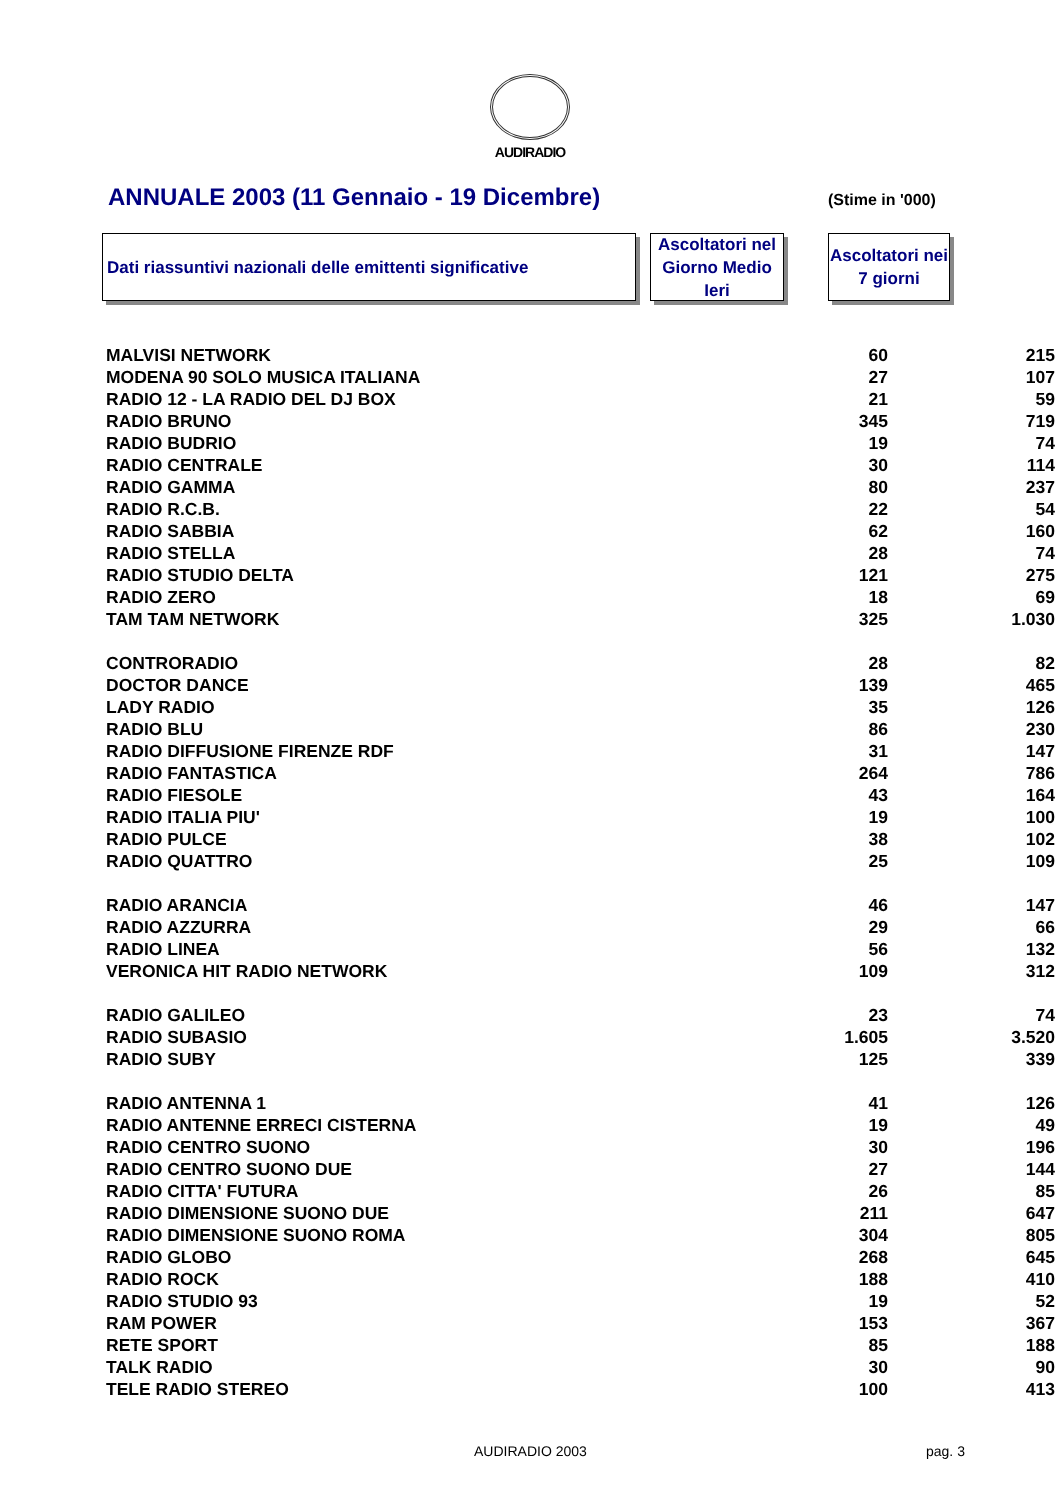AUDIRADIO
ANNUALE 2003 (11 Gennaio - 19 Dicembre)
(Stime in '000)
Dati riassuntivi nazionali delle emittenti significative
Ascoltatori nel Giorno Medio Ieri
Ascoltatori nei 7 giorni
| MALVISI NETWORK | 60 | 215 |
| MODENA 90 SOLO MUSICA ITALIANA | 27 | 107 |
| RADIO 12 - LA RADIO DEL DJ BOX | 21 | 59 |
| RADIO BRUNO | 345 | 719 |
| RADIO BUDRIO | 19 | 74 |
| RADIO CENTRALE | 30 | 114 |
| RADIO GAMMA | 80 | 237 |
| RADIO R.C.B. | 22 | 54 |
| RADIO SABBIA | 62 | 160 |
| RADIO STELLA | 28 | 74 |
| RADIO STUDIO DELTA | 121 | 275 |
| RADIO ZERO | 18 | 69 |
| TAM TAM NETWORK | 325 | 1.030 |
| CONTRORADIO | 28 | 82 |
| DOCTOR DANCE | 139 | 465 |
| LADY RADIO | 35 | 126 |
| RADIO BLU | 86 | 230 |
| RADIO DIFFUSIONE FIRENZE RDF | 31 | 147 |
| RADIO FANTASTICA | 264 | 786 |
| RADIO FIESOLE | 43 | 164 |
| RADIO ITALIA PIU' | 19 | 100 |
| RADIO PULCE | 38 | 102 |
| RADIO QUATTRO | 25 | 109 |
| RADIO ARANCIA | 46 | 147 |
| RADIO AZZURRA | 29 | 66 |
| RADIO LINEA | 56 | 132 |
| VERONICA HIT RADIO NETWORK | 109 | 312 |
| RADIO GALILEO | 23 | 74 |
| RADIO SUBASIO | 1.605 | 3.520 |
| RADIO SUBY | 125 | 339 |
| RADIO ANTENNA 1 | 41 | 126 |
| RADIO ANTENNE ERRECI CISTERNA | 19 | 49 |
| RADIO CENTRO SUONO | 30 | 196 |
| RADIO CENTRO SUONO DUE | 27 | 144 |
| RADIO CITTA' FUTURA | 26 | 85 |
| RADIO DIMENSIONE SUONO DUE | 211 | 647 |
| RADIO DIMENSIONE SUONO ROMA | 304 | 805 |
| RADIO GLOBO | 268 | 645 |
| RADIO ROCK | 188 | 410 |
| RADIO STUDIO 93 | 19 | 52 |
| RAM POWER | 153 | 367 |
| RETE SPORT | 85 | 188 |
| TALK RADIO | 30 | 90 |
| TELE RADIO STEREO | 100 | 413 |
AUDIRADIO 2003 pag. 3